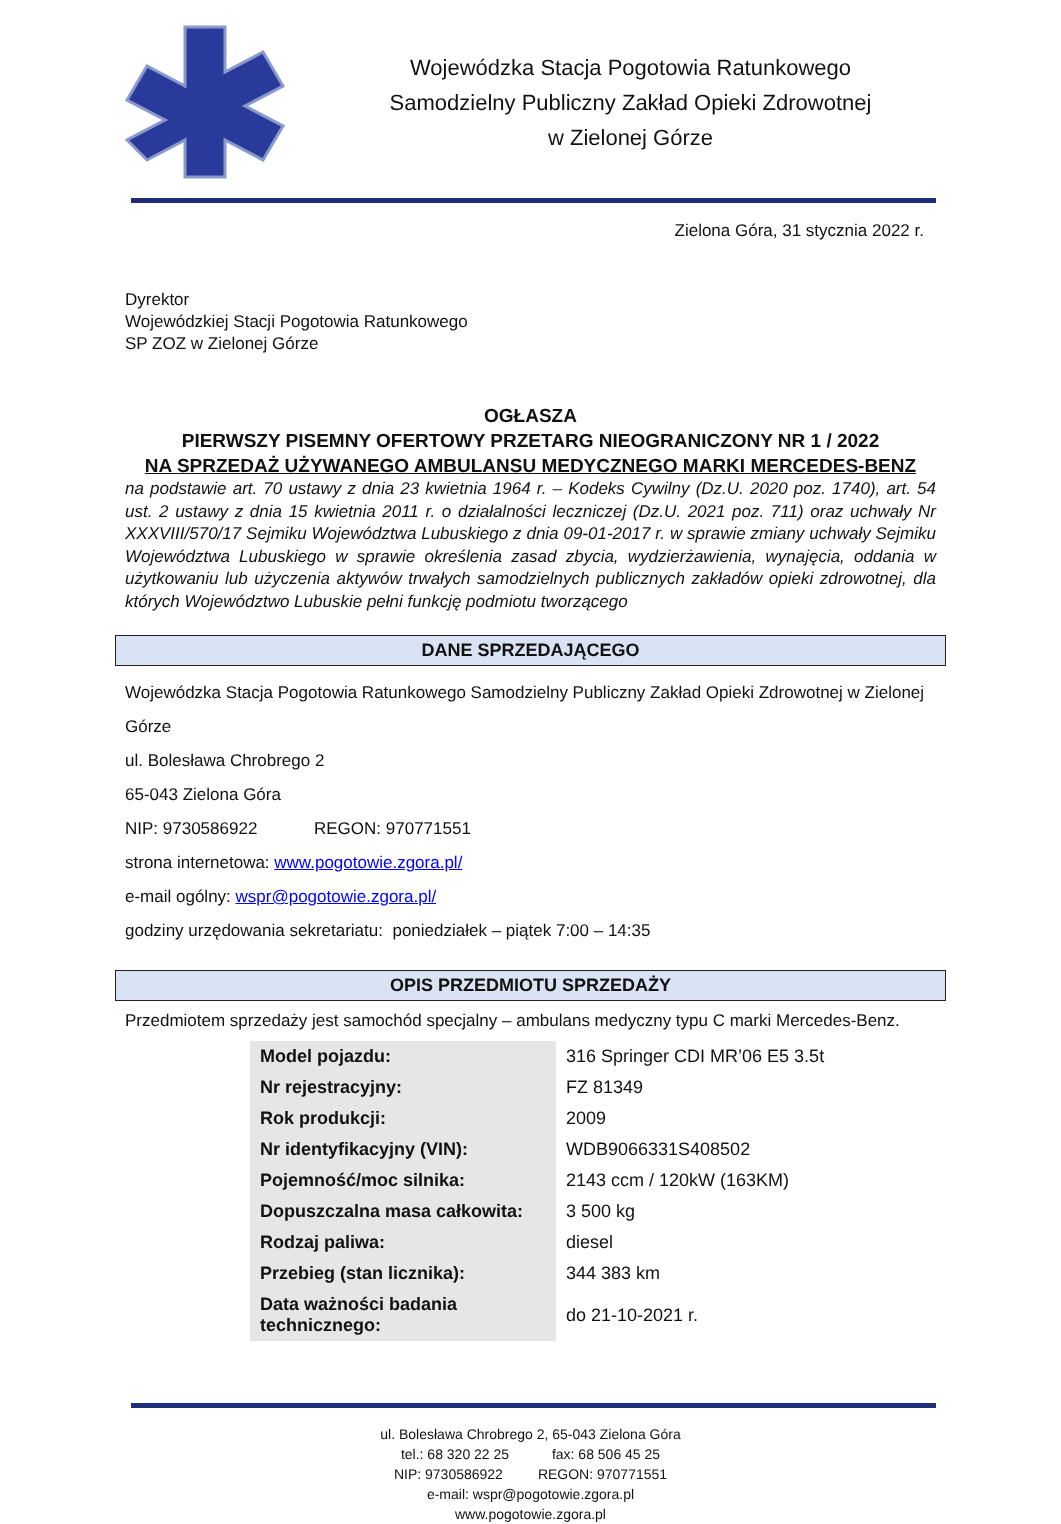Wojewódzka Stacja Pogotowia Ratunkowego
Samodzielny Publiczny Zakład Opieki Zdrowotnej
w Zielonej Górze
Zielona Góra, 31 stycznia 2022 r.
Dyrektor
Wojewódzkiej Stacji Pogotowia Ratunkowego
SP ZOZ w Zielonej Górze
OGŁASZA
PIERWSZY PISEMNY OFERTOWY PRZETARG NIEOGRANICZONY NR 1 / 2022
NA SPRZEDAŻ UŻYWANEGO AMBULANSU MEDYCZNEGO MARKI MERCEDES-BENZ
na podstawie art. 70 ustawy z dnia 23 kwietnia 1964 r. – Kodeks Cywilny (Dz.U. 2020 poz. 1740), art. 54 ust. 2 ustawy z dnia 15 kwietnia 2011 r. o działalności leczniczej (Dz.U. 2021 poz. 711) oraz uchwały Nr XXXVIII/570/17 Sejmiku Województwa Lubuskiego z dnia 09-01-2017 r. w sprawie zmiany uchwały Sejmiku Województwa Lubuskiego w sprawie określenia zasad zbycia, wydzierżawienia, wynajęcia, oddania w użytkowaniu lub użyczenia aktywów trwałych samodzielnych publicznych zakładów opieki zdrowotnej, dla których Województwo Lubuskie pełni funkcję podmiotu tworzącego
DANE SPRZEDAJĄCEGO
Wojewódzka Stacja Pogotowia Ratunkowego Samodzielny Publiczny Zakład Opieki Zdrowotnej w Zielonej Górze
ul. Bolesława Chrobrego 2
65-043 Zielona Góra
NIP: 9730586922 REGON: 970771551
strona internetowa: www.pogotowie.zgora.pl/
e-mail ogólny: wspr@pogotowie.zgora.pl/
godziny urzędowania sekretariatu: poniedziałek – piątek 7:00 – 14:35
OPIS PRZEDMIOTU SPRZEDAŻY
Przedmiotem sprzedaży jest samochód specjalny – ambulans medyczny typu C marki Mercedes-Benz.
| Model pojazdu: | 316 Springer CDI MR’06 E5 3.5t |
| Nr rejestracyjny: | FZ 81349 |
| Rok produkcji: | 2009 |
| Nr identyfikacyjny (VIN): | WDB9066331S408502 |
| Pojemność/moc silnika: | 2143 ccm / 120kW (163KM) |
| Dopuszczalna masa całkowita: | 3 500 kg |
| Rodzaj paliwa: | diesel |
| Przebieg (stan licznika): | 344 383 km |
| Data ważności badania technicznego: | do 21-10-2021 r. |
ul. Bolesława Chrobrego 2, 65-043 Zielona Góra
tel.: 68 320 22 25 fax: 68 506 45 25
NIP: 9730586922 REGON: 970771551
e-mail: wspr@pogotowie.zgora.pl
www.pogotowie.zgora.pl